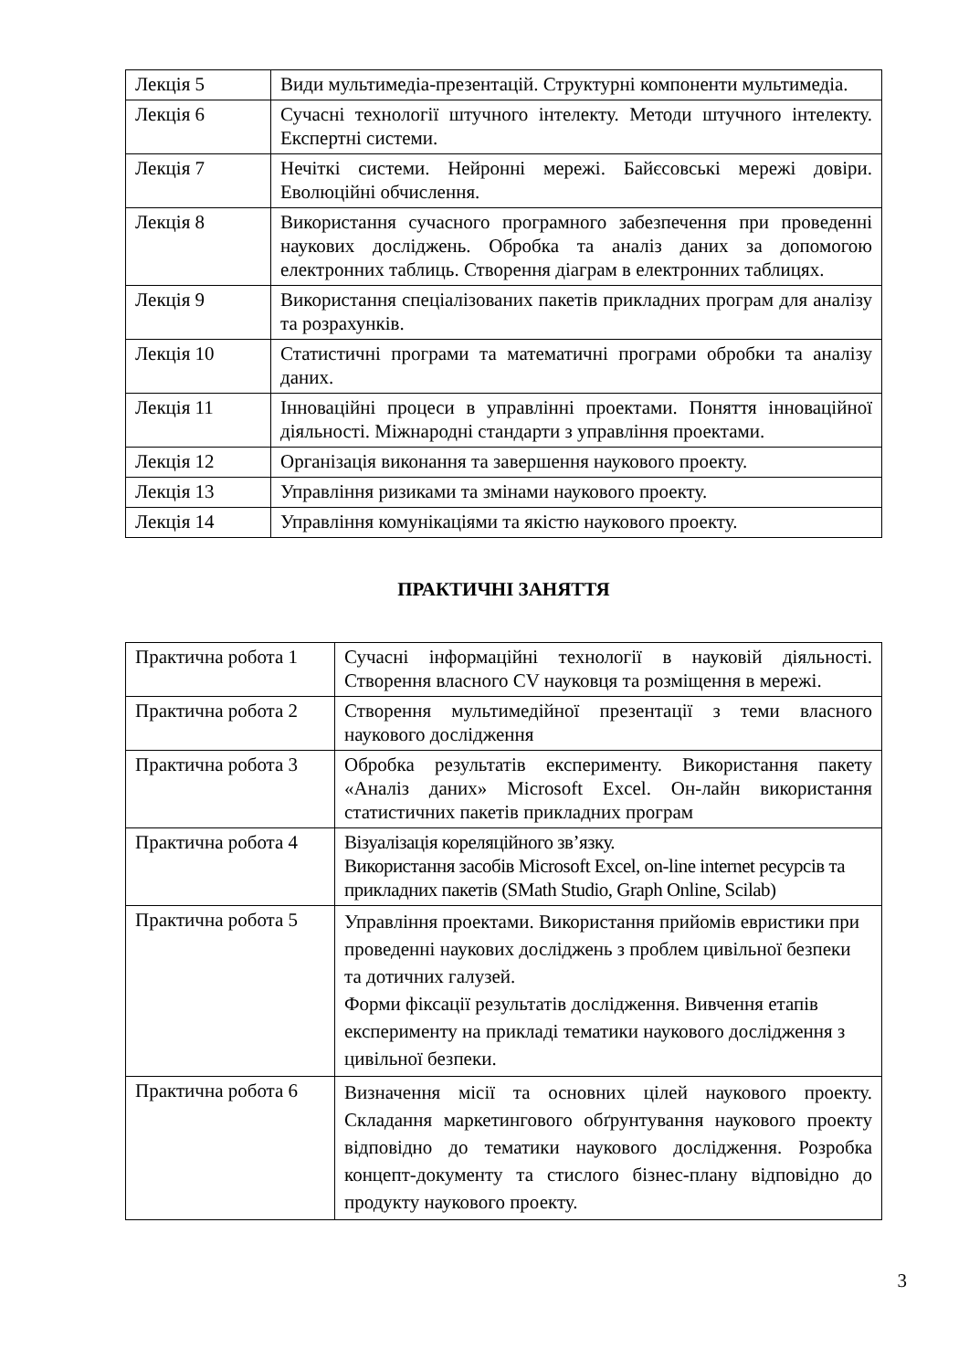| Лекція 5 | Види мультимедіа-презентацій. Структурні компоненти мультимедіа. |
| Лекція 6 | Сучасні технології штучного інтелекту. Методи штучного інтелекту. Експертні системи. |
| Лекція 7 | Нечіткі системи. Нейронні мережі. Байєсовські мережі довіри. Еволюційні обчислення. |
| Лекція 8 | Використання сучасного програмного забезпечення при проведенні наукових досліджень. Обробка та аналіз даних за допомогою електронних таблиць. Створення діаграм в електронних таблицях. |
| Лекція 9 | Використання спеціалізованих пакетів прикладних програм для аналізу та розрахунків. |
| Лекція 10 | Статистичні програми та математичні програми обробки та аналізу даних. |
| Лекція 11 | Інноваційні процеси в управлінні проектами. Поняття інноваційної діяльності. Міжнародні стандарти з управління проектами. |
| Лекція 12 | Організація виконання та завершення наукового проекту. |
| Лекція 13 | Управління ризиками та змінами наукового проекту. |
| Лекція 14 | Управління комунікаціями та якістю наукового проекту. |
ПРАКТИЧНІ ЗАНЯТТЯ
| Практична робота 1 | Сучасні інформаційні технології в науковій діяльності. Створення власного CV науковця та розміщення в мережі. |
| Практична робота 2 | Створення мультимедійної презентації з теми власного наукового дослідження |
| Практична робота 3 | Обробка результатів експерименту. Використання пакету «Аналіз даних» Microsoft Excel. Он-лайн використання статистичних пакетів прикладних програм |
| Практична робота 4 | Візуалізація кореляційного зв’язку. Використання засобів Microsoft Excel, on-line internet ресурсів та прикладних пакетів (SMath Studio, Graph Online, Scilab) |
| Практична робота 5 | Управління проектами. Використання прийомів евристики при проведенні наукових досліджень з проблем цивільної безпеки та дотичних галузей. Форми фіксації результатів дослідження. Вивчення етапів експерименту на прикладі тематики наукового дослідження з цивільної безпеки. |
| Практична робота 6 | Визначення місії та основних цілей наукового проекту. Складання маркетингового обґрунтування наукового проекту відповідно до тематики наукового дослідження. Розробка концепт-документу та стислого бізнес-плану відповідно до продукту наукового проекту. |
3